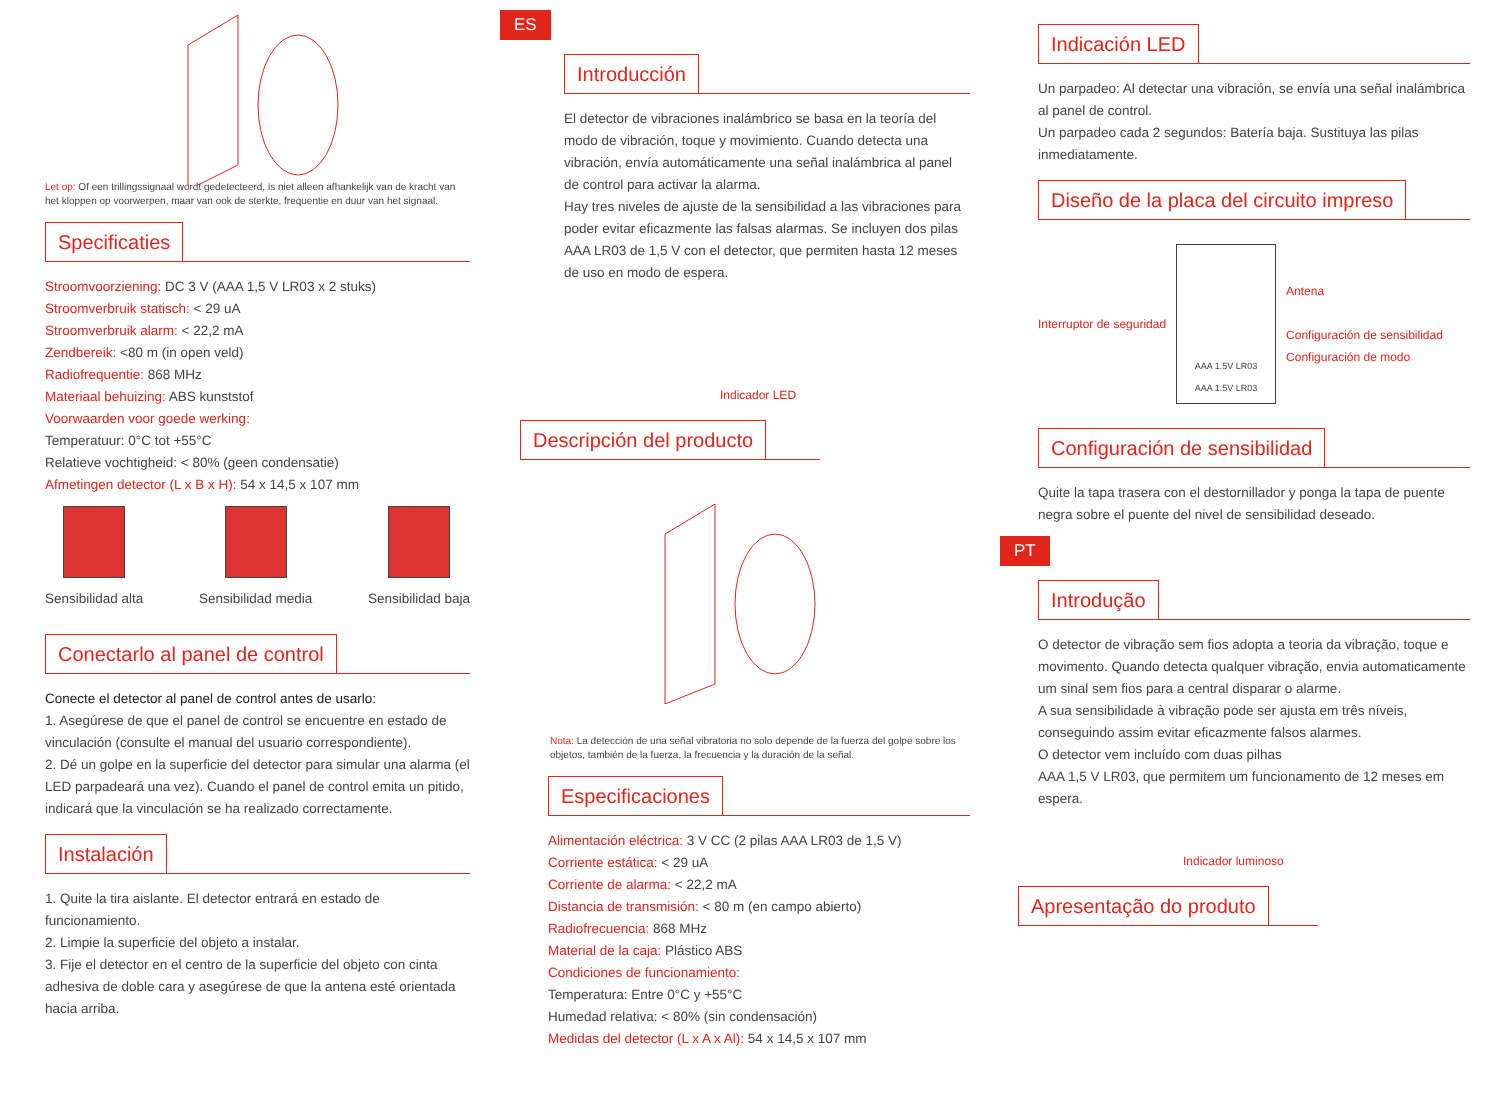Let op: Of een trillingssignaal wordt gedetecteerd, is niet alleen afhankelijk van de kracht van het kloppen op voorwerpen, maar van ook de sterkte, frequentie en duur van het signaal.
Specificaties
Stroomvoorziening: DC 3 V (AAA 1,5 V LR03 x 2 stuks)
Stroomverbruik statisch: < 29 uA
Stroomverbruik alarm: < 22,2 mA
Zendbereik: <80 m (in open veld)
Radiofrequentie: 868 MHz
Materiaal behuizing: ABS kunststof
Voorwaarden voor goede werking:
Temperatuur: 0°C tot +55°C
Relatieve vochtigheid: < 80% (geen condensatie)
Afmetingen detector (L x B x H): 54 x 14,5 x 107 mm
Sensibilidad alta Sensibilidad media Sensibilidad baja
Conectarlo al panel de control
Conecte el detector al panel de control antes de usarlo:
1. Asegúrese de que el panel de control se encuentre en estado de vinculación (consulte el manual del usuario correspondiente).
2. Dé un golpe en la superficie del detector para simular una alarma (el LED parpadeará una vez). Cuando el panel de control emita un pitido, indicará que la vinculación se ha realizado correctamente.
Instalación
1. Quite la tira aislante. El detector entrará en estado de funcionamiento.
2. Limpie la superficie del objeto a instalar.
3. Fije el detector en el centro de la superficie del objeto con cinta adhesiva de doble cara y asegúrese de que la antena esté orientada hacia arriba.
ES
Introducción
El detector de vibraciones inalámbrico se basa en la teoría del modo de vibración, toque y movimiento. Cuando detecta una vibración, envía automáticamente una señal inalámbrica al panel de control para activar la alarma.
Hay tres niveles de ajuste de la sensibilidad a las vibraciones para poder evitar eficazmente las falsas alarmas. Se incluyen dos pilas AAA LR03 de 1,5 V con el detector, que permiten hasta 12 meses de uso en modo de espera.
Indicador LED
Descripción del producto
Nota: La detección de una señal vibratoria no solo depende de la fuerza del golpe sobre los objetos, también de la fuerza, la frecuencia y la duración de la señal.
Especificaciones
Alimentación eléctrica: 3 V CC (2 pilas AAA LR03 de 1,5 V)
Corriente estática: < 29 uA
Corriente de alarma: < 22,2 mA
Distancia de transmisión: < 80 m (en campo abierto)
Radiofrecuencia: 868 MHz
Material de la caja: Plástico ABS
Condiciones de funcionamiento:
Temperatura: Entre 0°C y +55°C
Humedad relativa: < 80% (sin condensación)
Medidas del detector (L x A x Al): 54 x 14,5 x 107 mm
Indicación LED
Un parpadeo: Al detectar una vibración, se envía una señal inalámbrica al panel de control.
Un parpadeo cada 2 segundos: Batería baja. Sustituya las pilas inmediatamente.
Diseño de la placa del circuito impreso
Interruptor de seguridad
AAA 1.5V LR03
AAA 1.5V LR03
Antena
Configuración de sensibilidad
Configuración de modo
Configuración de sensibilidad
Quite la tapa trasera con el destornillador y ponga la tapa de puente negra sobre el puente del nivel de sensibilidad deseado.
PT
Introdução
O detector de vibração sem fios adopta a teoria da vibração, toque e movimento. Quando detecta qualquer vibração, envia automaticamente um sinal sem fios para a central disparar o alarme.
A sua sensibilidade à vibração pode ser ajusta em três níveis, conseguindo assim evitar eficazmente falsos alarmes.
O detector vem incluído com duas pilhas
AAA 1,5 V LR03, que permitem um funcionamento de 12 meses em espera.
Indicador luminoso
Apresentação do produto